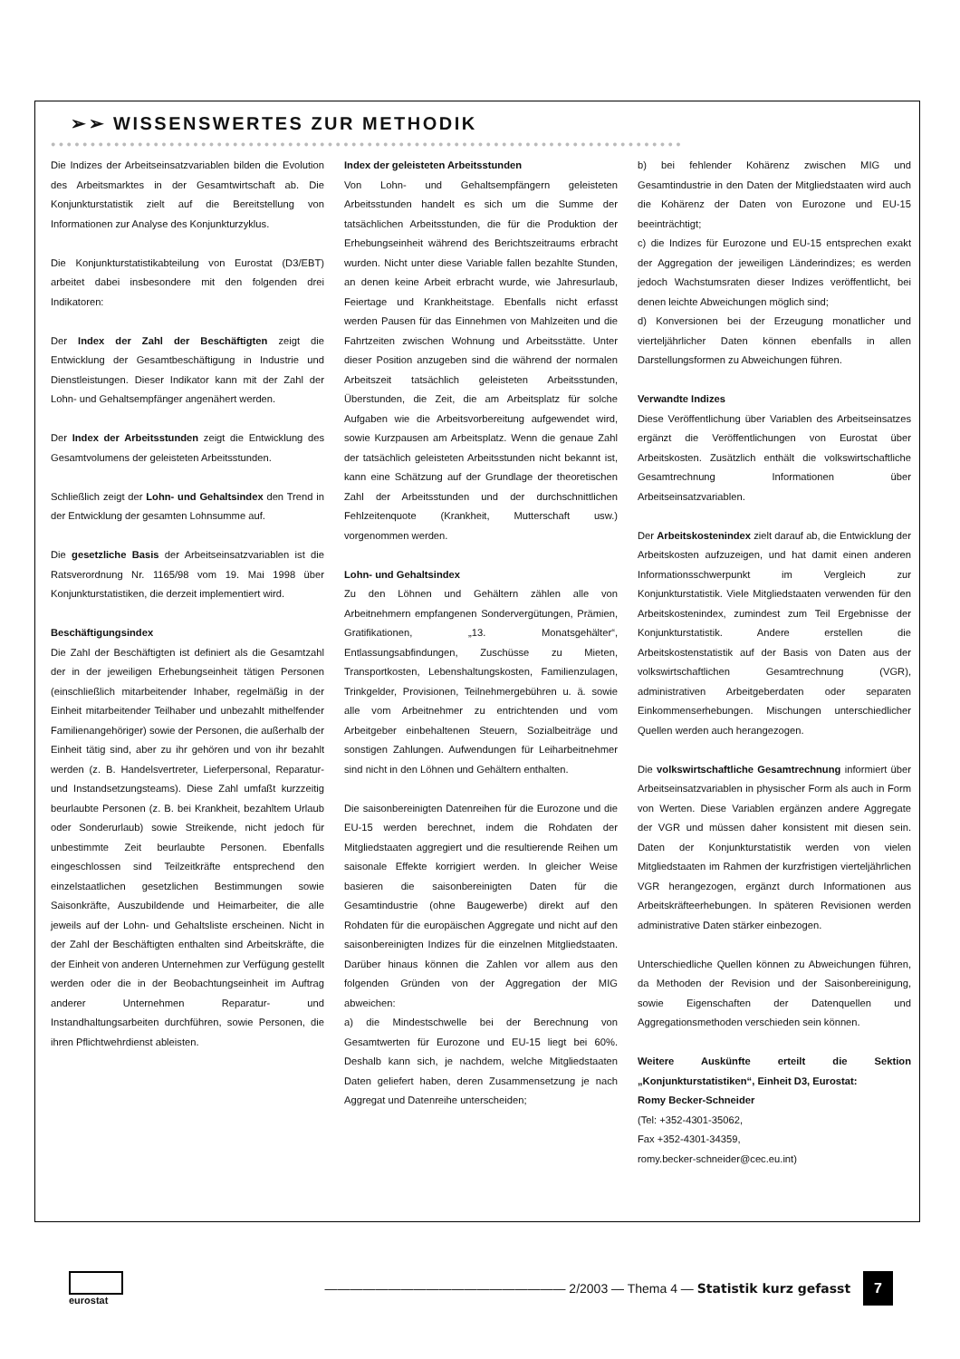➢➢ WISSENSWERTES ZUR METHODIK
●●●●●●●●●●●●●●●●●●●●●●●●●●●●●●●●●●●●●●●●●●●●●●●●●●●●●●●●●●●●●●●●●●●●●●●●●●●●●●●●
Die Indizes der Arbeitseinsatzvariablen bilden die Evolution des Arbeitsmarktes in der Gesamtwirtschaft ab. Die Konjunkturstatistik zielt auf die Bereitstellung von Informationen zur Analyse des Konjunkturzyklus.
Die Konjunkturstatistikabteilung von Eurostat (D3/EBT) arbeitet dabei insbesondere mit den folgenden drei Indikatoren:
Der Index der Zahl der Beschäftigten zeigt die Entwicklung der Gesamtbeschäftigung in Industrie und Dienstleistungen. Dieser Indikator kann mit der Zahl der Lohn- und Gehaltsempfänger angenähert werden.
Der Index der Arbeitsstunden zeigt die Entwicklung des Gesamtvolumens der geleisteten Arbeitsstunden.
Schließlich zeigt der Lohn- und Gehaltsindex den Trend in der Entwicklung der gesamten Lohnsumme auf.
Die gesetzliche Basis der Arbeitseinsatzvariablen ist die Ratsverordnung Nr. 1165/98 vom 19. Mai 1998 über Konjunkturstatistiken, die derzeit implementiert wird.
Beschäftigungsindex
Die Zahl der Beschäftigten ist definiert als die Gesamtzahl der in der jeweiligen Erhebungseinheit tätigen Personen (einschließlich mitarbeitender Inhaber, regelmäßig in der Einheit mitarbeitender Teilhaber und unbezahlt mithelfender Familienangehöriger) sowie der Personen, die außerhalb der Einheit tätig sind, aber zu ihr gehören und von ihr bezahlt werden (z. B. Handelsvertreter, Lieferpersonal, Reparatur- und Instandsetzungsteams). Diese Zahl umfaßt kurzzeitig beurlaubte Personen (z. B. bei Krankheit, bezahltem Urlaub oder Sonderurlaub) sowie Streikende, nicht jedoch für unbestimmte Zeit beurlaubte Personen. Ebenfalls eingeschlossen sind Teilzeitkräfte entsprechend den einzelstaatlichen gesetzlichen Bestimmungen sowie Saisonkräfte, Auszubildende und Heimarbeiter, die alle jeweils auf der Lohn- und Gehaltsliste erscheinen. Nicht in der Zahl der Beschäftigten enthalten sind Arbeitskräfte, die der Einheit von anderen Unternehmen zur Verfügung gestellt werden oder die in der Beobachtungseinheit im Auftrag anderer Unternehmen Reparatur- und Instandhaltungsarbeiten durchführen, sowie Personen, die ihren Pflichtwehrdienst ableisten.
Index der geleisteten Arbeitsstunden
Von Lohn- und Gehaltsempfängern geleisteten Arbeitsstunden handelt es sich um die Summe der tatsächlichen Arbeitsstunden, die für die Produktion der Erhebungseinheit während des Berichtszeitraums erbracht wurden. Nicht unter diese Variable fallen bezahlte Stunden, an denen keine Arbeit erbracht wurde, wie Jahresurlaub, Feiertage und Krankheitstage. Ebenfalls nicht erfasst werden Pausen für das Einnehmen von Mahlzeiten und die Fahrtzeiten zwischen Wohnung und Arbeitsstätte. Unter dieser Position anzugeben sind die während der normalen Arbeitszeit tatsächlich geleisteten Arbeitsstunden, Überstunden, die Zeit, die am Arbeitsplatz für solche Aufgaben wie die Arbeitsvorbereitung aufgewendet wird, sowie Kurzpausen am Arbeitsplatz. Wenn die genaue Zahl der tatsächlich geleisteten Arbeitsstunden nicht bekannt ist, kann eine Schätzung auf der Grundlage der theoretischen Zahl der Arbeitsstunden und der durchschnittlichen Fehlzeitenquote (Krankheit, Mutterschaft usw.) vorgenommen werden.
Lohn- und Gehaltsindex
Zu den Löhnen und Gehältern zählen alle von Arbeitnehmern empfangenen Sondervergütungen, Prämien, Gratifikationen, „13. Monatsgehälter“, Entlassungsabfindungen, Zuschüsse zu Mieten, Transportkosten, Lebenshaltungskosten, Familienzulagen, Trinkgelder, Provisionen, Teilnehmergebühren u. ä. sowie alle vom Arbeitnehmer zu entrichtenden und vom Arbeitgeber einbehaltenen Steuern, Sozialbeiträge und sonstigen Zahlungen. Aufwendungen für Leiharbeitnehmer sind nicht in den Löhnen und Gehältern enthalten.
Die saisonbereinigten Datenreihen für die Eurozone und die EU-15 werden berechnet, indem die Rohdaten der Mitgliedstaaten aggregiert und die resultierende Reihen um saisonale Effekte korrigiert werden. In gleicher Weise basieren die saisonbereinigten Daten für die Gesamtindustrie (ohne Baugewerbe) direkt auf den Rohdaten für die europäischen Aggregate und nicht auf den saisonbereinigten Indizes für die einzelnen Mitgliedstaaten. Darüber hinaus können die Zahlen vor allem aus den folgenden Gründen von der Aggregation der MIG abweichen:
a) die Mindestschwelle bei der Berechnung von Gesamtwerten für Eurozone und EU-15 liegt bei 60%. Deshalb kann sich, je nachdem, welche Mitgliedstaaten Daten geliefert haben, deren Zusammensetzung je nach Aggregat und Datenreihe unterscheiden;
b) bei fehlender Kohärenz zwischen MIG und Gesamtindustrie in den Daten der Mitgliedstaaten wird auch die Kohärenz der Daten von Eurozone und EU-15 beeinträchtigt;
c) die Indizes für Eurozone und EU-15 entsprechen exakt der Aggregation der jeweiligen Länderindizes; es werden jedoch Wachstumsraten dieser Indizes veröffentlicht, bei denen leichte Abweichungen möglich sind;
d) Konversionen bei der Erzeugung monatlicher und vierteljährlicher Daten können ebenfalls in allen Darstellungsformen zu Abweichungen führen.
Verwandte Indizes
Diese Veröffentlichung über Variablen des Arbeitseinsatzes ergänzt die Veröffentlichungen von Eurostat über Arbeitskosten. Zusätzlich enthält die volkswirtschaftliche Gesamtrechnung Informationen über Arbeitseinsatzvariablen.
Der Arbeitskostenindex zielt darauf ab, die Entwicklung der Arbeitskosten aufzuzeigen, und hat damit einen anderen Informationsschwerpunkt im Vergleich zur Konjunkturstatistik. Viele Mitgliedstaaten verwenden für den Arbeitskostenindex, zumindest zum Teil Ergebnisse der Konjunkturstatistik. Andere erstellen die Arbeitskostenstatistik auf der Basis von Daten aus der volkswirtschaftlichen Gesamtrechnung (VGR), administrativen Arbeitgeberdaten oder separaten Einkommenserhebungen. Mischungen unterschiedlicher Quellen werden auch herangezogen.
Die volkswirtschaftliche Gesamtrechnung informiert über Arbeitseinsatzvariablen in physischer Form als auch in Form von Werten. Diese Variablen ergänzen andere Aggregate der VGR und müssen daher konsistent mit diesen sein. Daten der Konjunkturstatistik werden von vielen Mitgliedstaaten im Rahmen der kurzfristigen vierteljährlichen VGR herangezogen, ergänzt durch Informationen aus Arbeitskräfteerhebungen. In späteren Revisionen werden administrative Daten stärker einbezogen.
Unterschiedliche Quellen können zu Abweichungen führen, da Methoden der Revision und der Saisonbereinigung, sowie Eigenschaften der Datenquellen und Aggregationsmethoden verschieden sein können.
Weitere Auskünfte erteilt die Sektion „Konjunkturstatistiken“, Einheit D3, Eurostat:
Romy Becker-Schneider
(Tel: +352-4301-35062,
Fax +352-4301-34359,
romy.becker-schneider@cec.eu.int)
eurostat
——————————————————— 2/2003 — Thema 4 — Statistik kurz gefasst
7